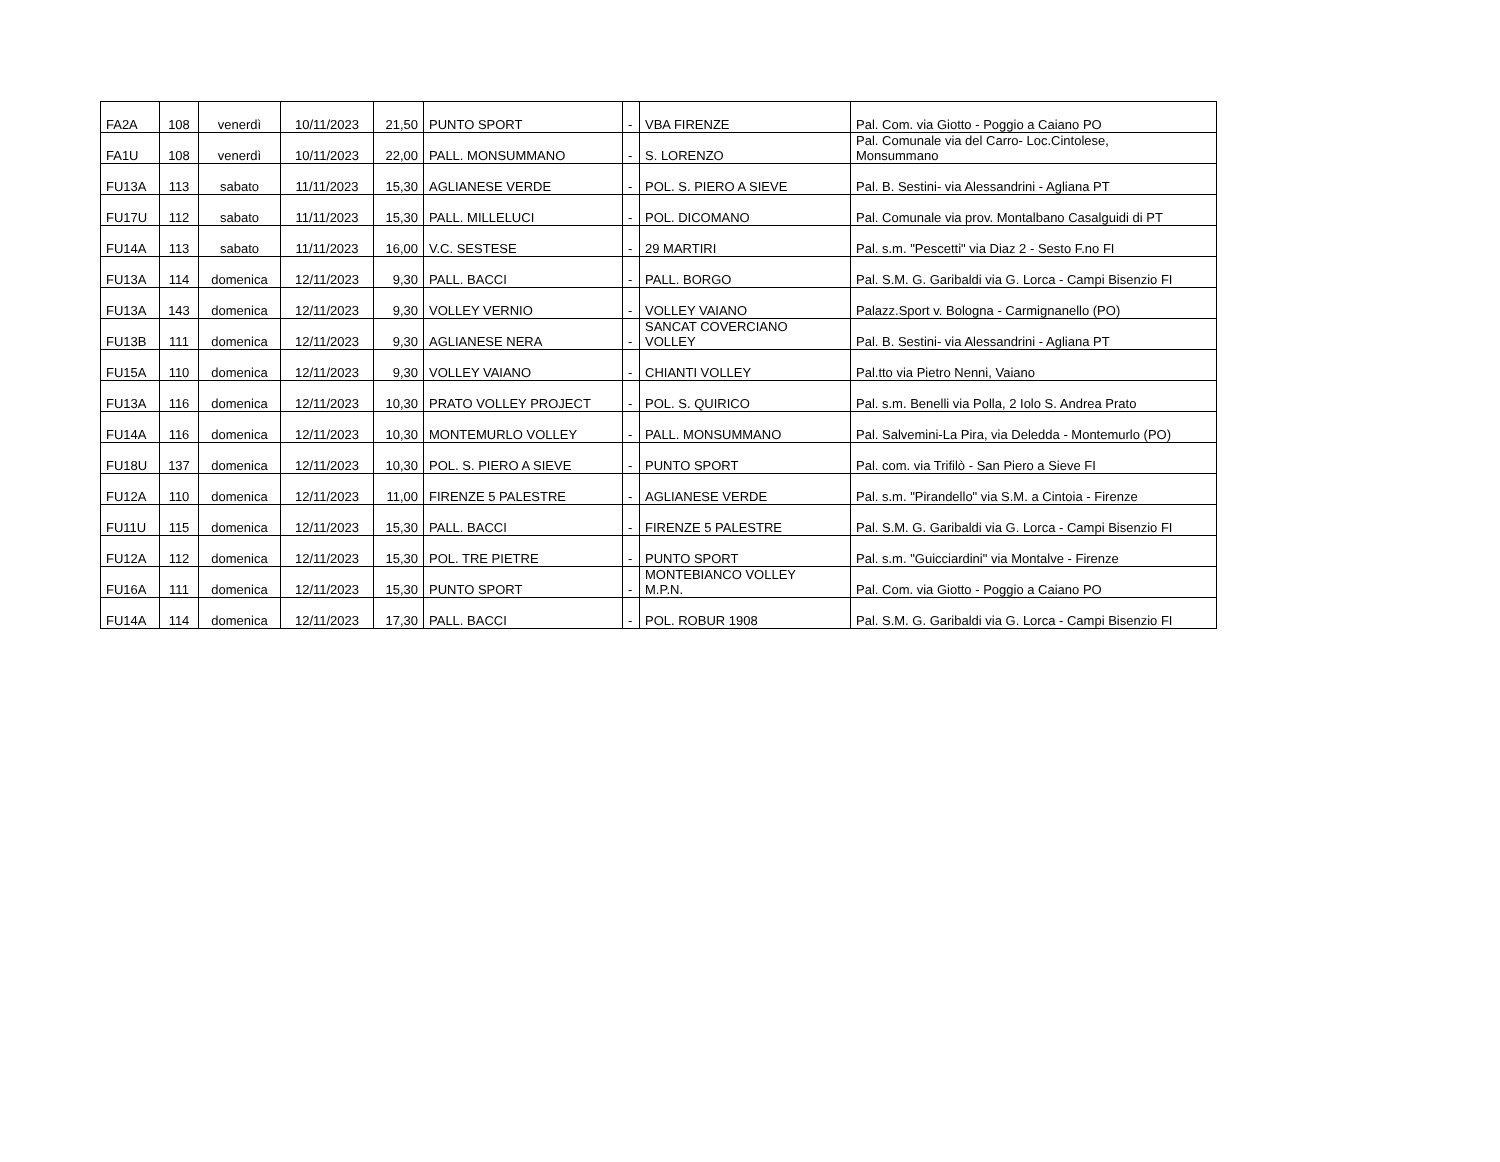| FA2A | 108 | venerdì | 10/11/2023 | 21,50 | PUNTO SPORT | - | VBA FIRENZE | Pal. Com. via Giotto - Poggio a Caiano PO |
| FA1U | 108 | venerdì | 10/11/2023 | 22,00 | PALL. MONSUMMANO | - | S. LORENZO | Pal. Comunale via del Carro- Loc.Cintolese, Monsummano |
| FU13A | 113 | sabato | 11/11/2023 | 15,30 | AGLIANESE VERDE | - | POL. S. PIERO A SIEVE | Pal. B. Sestini- via Alessandrini - Agliana PT |
| FU17U | 112 | sabato | 11/11/2023 | 15,30 | PALL. MILLELUCI | - | POL. DICOMANO | Pal. Comunale via prov. Montalbano Casalguidi di PT |
| FU14A | 113 | sabato | 11/11/2023 | 16,00 | V.C. SESTESE | - | 29 MARTIRI | Pal. s.m. "Pescetti" via Diaz 2 - Sesto F.no FI |
| FU13A | 114 | domenica | 12/11/2023 | 9,30 | PALL. BACCI | - | PALL. BORGO | Pal. S.M. G. Garibaldi via G. Lorca - Campi Bisenzio FI |
| FU13A | 143 | domenica | 12/11/2023 | 9,30 | VOLLEY VERNIO | - | VOLLEY VAIANO | Palazz.Sport v. Bologna - Carmignanello (PO) |
| FU13B | 111 | domenica | 12/11/2023 | 9,30 | AGLIANESE NERA | - | SANCAT COVERCIANO VOLLEY | Pal. B. Sestini- via Alessandrini - Agliana PT |
| FU15A | 110 | domenica | 12/11/2023 | 9,30 | VOLLEY VAIANO | - | CHIANTI VOLLEY | Pal.tto via Pietro Nenni, Vaiano |
| FU13A | 116 | domenica | 12/11/2023 | 10,30 | PRATO VOLLEY PROJECT | - | POL. S. QUIRICO | Pal. s.m. Benelli via Polla, 2 Iolo S. Andrea Prato |
| FU14A | 116 | domenica | 12/11/2023 | 10,30 | MONTEMURLO VOLLEY | - | PALL. MONSUMMANO | Pal. Salvemini-La Pira, via Deledda - Montemurlo (PO) |
| FU18U | 137 | domenica | 12/11/2023 | 10,30 | POL. S. PIERO A SIEVE | - | PUNTO SPORT | Pal. com. via Trifilò - San Piero a Sieve FI |
| FU12A | 110 | domenica | 12/11/2023 | 11,00 | FIRENZE 5 PALESTRE | - | AGLIANESE VERDE | Pal. s.m. "Pirandello" via S.M. a Cintoia - Firenze |
| FU11U | 115 | domenica | 12/11/2023 | 15,30 | PALL. BACCI | - | FIRENZE 5 PALESTRE | Pal. S.M. G. Garibaldi via G. Lorca - Campi Bisenzio FI |
| FU12A | 112 | domenica | 12/11/2023 | 15,30 | POL. TRE PIETRE | - | PUNTO SPORT | Pal. s.m. "Guicciardini" via Montalve - Firenze |
| FU16A | 111 | domenica | 12/11/2023 | 15,30 | PUNTO SPORT | - | MONTEBIANCO VOLLEY M.P.N. | Pal. Com. via Giotto - Poggio a Caiano PO |
| FU14A | 114 | domenica | 12/11/2023 | 17,30 | PALL. BACCI | - | POL. ROBUR 1908 | Pal. S.M. G. Garibaldi via G. Lorca - Campi Bisenzio FI |